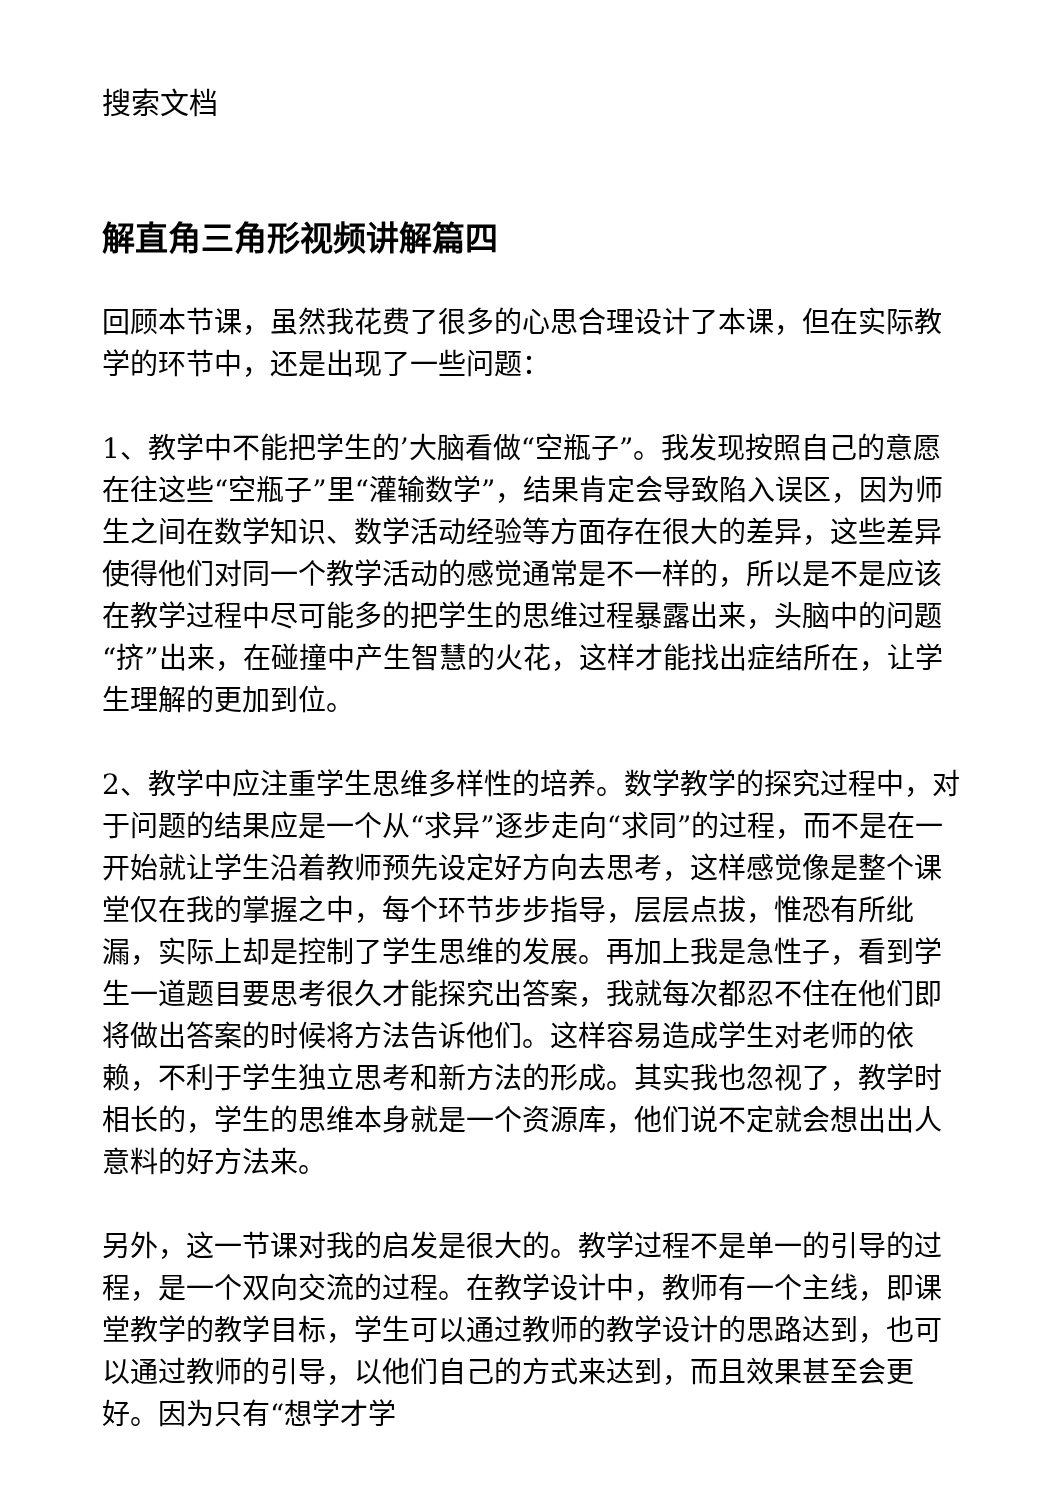搜索文档
解直角三角形视频讲解篇四
回顾本节课，虽然我花费了很多的心思合理设计了本课，但在实际教学的环节中，还是出现了一些问题：
1、教学中不能把学生的’大脑看做“空瓶子”。我发现按照自己的意愿在往这些“空瓶子”里“灌输数学”，结果肯定会导致陷入误区，因为师生之间在数学知识、数学活动经验等方面存在很大的差异，这些差异使得他们对同一个教学活动的感觉通常是不一样的，所以是不是应该在教学过程中尽可能多的把学生的思维过程暴露出来，头脑中的问题“挤”出来，在碰撞中产生智慧的火花，这样才能找出症结所在，让学生理解的更加到位。
2、教学中应注重学生思维多样性的培养。数学教学的探究过程中，对于问题的结果应是一个从“求异”逐步走向“求同”的过程，而不是在一开始就让学生沿着教师预先设定好方向去思考，这样感觉像是整个课堂仅在我的掌握之中，每个环节步步指导，层层点拔，惟恐有所纰漏，实际上却是控制了学生思维的发展。再加上我是急性子，看到学生一道题目要思考很久才能探究出答案，我就每次都忍不住在他们即将做出答案的时候将方法告诉他们。这样容易造成学生对老师的依赖，不利于学生独立思考和新方法的形成。其实我也忽视了，教学时相长的，学生的思维本身就是一个资源库，他们说不定就会想出出人意料的好方法来。
另外，这一节课对我的启发是很大的。教学过程不是单一的引导的过程，是一个双向交流的过程。在教学设计中，教师有一个主线，即课堂教学的教学目标，学生可以通过教师的教学设计的思路达到，也可以通过教师的引导，以他们自己的方式来达到，而且效果甚至会更好。因为只有“想学才学